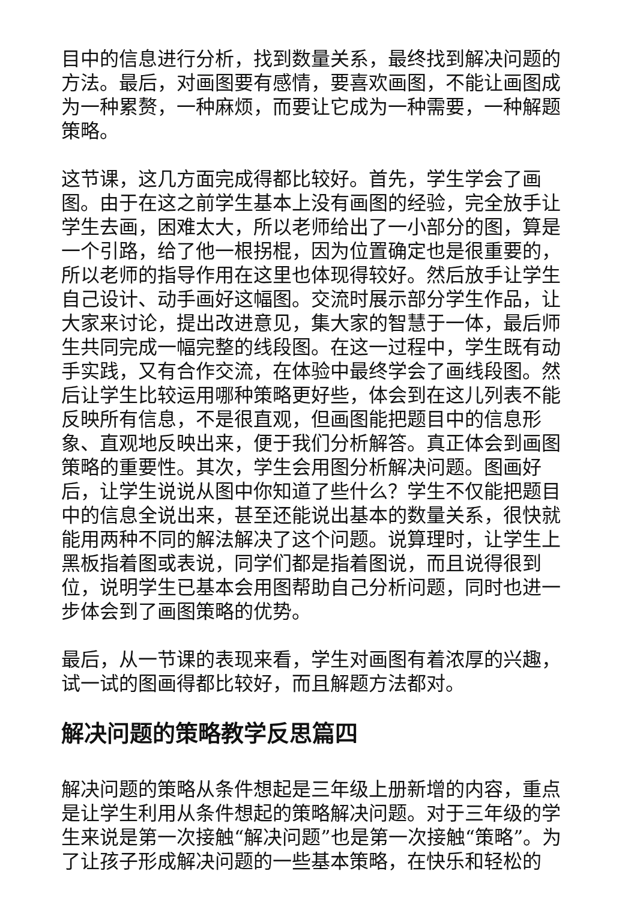目中的信息进行分析，找到数量关系，最终找到解决问题的方法。最后，对画图要有感情，要喜欢画图，不能让画图成为一种累赘，一种麻烦，而要让它成为一种需要，一种解题策略。
这节课，这几方面完成得都比较好。首先，学生学会了画图。由于在这之前学生基本上没有画图的经验，完全放手让学生去画，困难太大，所以老师给出了一小部分的图，算是一个引路，给了他一根拐棍，因为位置确定也是很重要的，所以老师的指导作用在这里也体现得较好。然后放手让学生自己设计、动手画好这幅图。交流时展示部分学生作品，让大家来讨论，提出改进意见，集大家的智慧于一体，最后师生共同完成一幅完整的线段图。在这一过程中，学生既有动手实践，又有合作交流，在体验中最终学会了画线段图。然后让学生比较运用哪种策略更好些，体会到在这儿列表不能反映所有信息，不是很直观，但画图能把题目中的信息形象、直观地反映出来，便于我们分析解答。真正体会到画图策略的重要性。其次，学生会用图分析解决问题。图画好后，让学生说说从图中你知道了些什么？学生不仅能把题目中的信息全说出来，甚至还能说出基本的数量关系，很快就能用两种不同的解法解决了这个问题。说算理时，让学生上黑板指着图或表说，同学们都是指着图说，而且说得很到位，说明学生已基本会用图帮助自己分析问题，同时也进一步体会到了画图策略的优势。
最后，从一节课的表现来看，学生对画图有着浓厚的兴趣，试一试的图画得都比较好，而且解题方法都对。
解决问题的策略教学反思篇四
解决问题的策略从条件想起是三年级上册新增的内容，重点是让学生利用从条件想起的策略解决问题。对于三年级的学生来说是第一次接触“解决问题”也是第一次接触“策略”。为了让孩子形成解决问题的一些基本策略，在快乐和轻松的